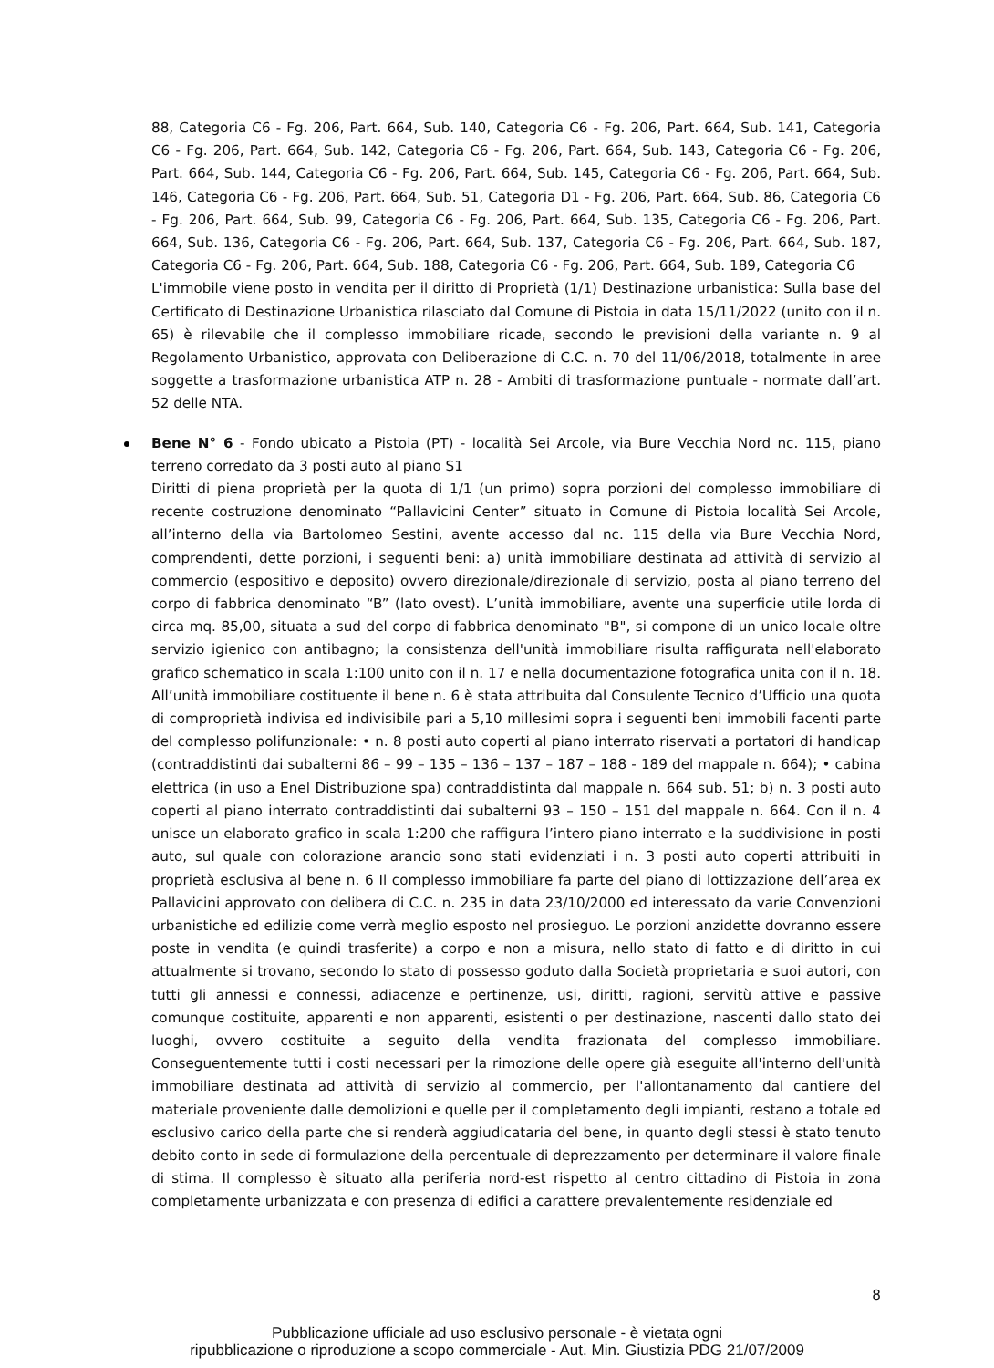88, Categoria C6 - Fg. 206, Part. 664, Sub. 140, Categoria C6 - Fg. 206, Part. 664, Sub. 141, Categoria C6 - Fg. 206, Part. 664, Sub. 142, Categoria C6 - Fg. 206, Part. 664, Sub. 143, Categoria C6 - Fg. 206, Part. 664, Sub. 144, Categoria C6 - Fg. 206, Part. 664, Sub. 145, Categoria C6 - Fg. 206, Part. 664, Sub. 146, Categoria C6 - Fg. 206, Part. 664, Sub. 51, Categoria D1 - Fg. 206, Part. 664, Sub. 86, Categoria C6 - Fg. 206, Part. 664, Sub. 99, Categoria C6 - Fg. 206, Part. 664, Sub. 135, Categoria C6 - Fg. 206, Part. 664, Sub. 136, Categoria C6 - Fg. 206, Part. 664, Sub. 137, Categoria C6 - Fg. 206, Part. 664, Sub. 187, Categoria C6 - Fg. 206, Part. 664, Sub. 188, Categoria C6 - Fg. 206, Part. 664, Sub. 189, Categoria C6
L'immobile viene posto in vendita per il diritto di Proprietà (1/1) Destinazione urbanistica: Sulla base del Certificato di Destinazione Urbanistica rilasciato dal Comune di Pistoia in data 15/11/2022 (unito con il n. 65) è rilevabile che il complesso immobiliare ricade, secondo le previsioni della variante n. 9 al Regolamento Urbanistico, approvata con Deliberazione di C.C. n. 70 del 11/06/2018, totalmente in aree soggette a trasformazione urbanistica ATP n. 28 - Ambiti di trasformazione puntuale - normate dall’art. 52 delle NTA.
Bene N° 6 - Fondo ubicato a Pistoia (PT) - località Sei Arcole, via Bure Vecchia Nord nc. 115, piano terreno corredato da 3 posti auto al piano S1
Diritti di piena proprietà per la quota di 1/1 (un primo) sopra porzioni del complesso immobiliare di recente costruzione denominato “Pallavicini Center” situato in Comune di Pistoia località Sei Arcole, all’interno della via Bartolomeo Sestini, avente accesso dal nc. 115 della via Bure Vecchia Nord, comprendenti, dette porzioni, i seguenti beni: a) unità immobiliare destinata ad attività di servizio al commercio (espositivo e deposito) ovvero direzionale/direzionale di servizio, posta al piano terreno del corpo di fabbrica denominato “B” (lato ovest). L’unità immobiliare, avente una superficie utile lorda di circa mq. 85,00, situata a sud del corpo di fabbrica denominato "B", si compone di un unico locale oltre servizio igienico con antibagno; la consistenza dell'unità immobiliare risulta raffigurata nell'elaborato grafico schematico in scala 1:100 unito con il n. 17 e nella documentazione fotografica unita con il n. 18. All’unità immobiliare costituente il bene n. 6 è stata attribuita dal Consulente Tecnico d’Ufficio una quota di comproprietà indivisa ed indivisibile pari a 5,10 millesimi sopra i seguenti beni immobili facenti parte del complesso polifunzionale: • n. 8 posti auto coperti al piano interrato riservati a portatori di handicap (contraddistinti dai subalterni 86 – 99 – 135 – 136 – 137 – 187 – 188 - 189 del mappale n. 664); • cabina elettrica (in uso a Enel Distribuzione spa) contraddistinta dal mappale n. 664 sub. 51; b) n. 3 posti auto coperti al piano interrato contraddistinti dai subalterni 93 – 150 – 151 del mappale n. 664. Con il n. 4 unisce un elaborato grafico in scala 1:200 che raffigura l’intero piano interrato e la suddivisione in posti auto, sul quale con colorazione arancio sono stati evidenziati i n. 3 posti auto coperti attribuiti in proprietà esclusiva al bene n. 6 Il complesso immobiliare fa parte del piano di lottizzazione dell’area ex Pallavicini approvato con delibera di C.C. n. 235 in data 23/10/2000 ed interessato da varie Convenzioni urbanistiche ed edilizie come verrà meglio esposto nel prosieguo. Le porzioni anzidette dovranno essere poste in vendita (e quindi trasferite) a corpo e non a misura, nello stato di fatto e di diritto in cui attualmente si trovano, secondo lo stato di possesso goduto dalla Società proprietaria e suoi autori, con tutti gli annessi e connessi, adiacenze e pertinenze, usi, diritti, ragioni, servitù attive e passive comunque costituite, apparenti e non apparenti, esistenti o per destinazione, nascenti dallo stato dei luoghi, ovvero costituite a seguito della vendita frazionata del complesso immobiliare. Conseguentemente tutti i costi necessari per la rimozione delle opere già eseguite all'interno dell'unità immobiliare destinata ad attività di servizio al commercio, per l'allontanamento dal cantiere del materiale proveniente dalle demolizioni e quelle per il completamento degli impianti, restano a totale ed esclusivo carico della parte che si renderà aggiudicataria del bene, in quanto degli stessi è stato tenuto debito conto in sede di formulazione della percentuale di deprezzamento per determinare il valore finale di stima. Il complesso è situato alla periferia nord-est rispetto al centro cittadino di Pistoia in zona completamente urbanizzata e con presenza di edifici a carattere prevalentemente residenziale ed
8
Pubblicazione ufficiale ad uso esclusivo personale - è vietata ogni
ripubblicazione o riproduzione a scopo commerciale - Aut. Min. Giustizia PDG 21/07/2009